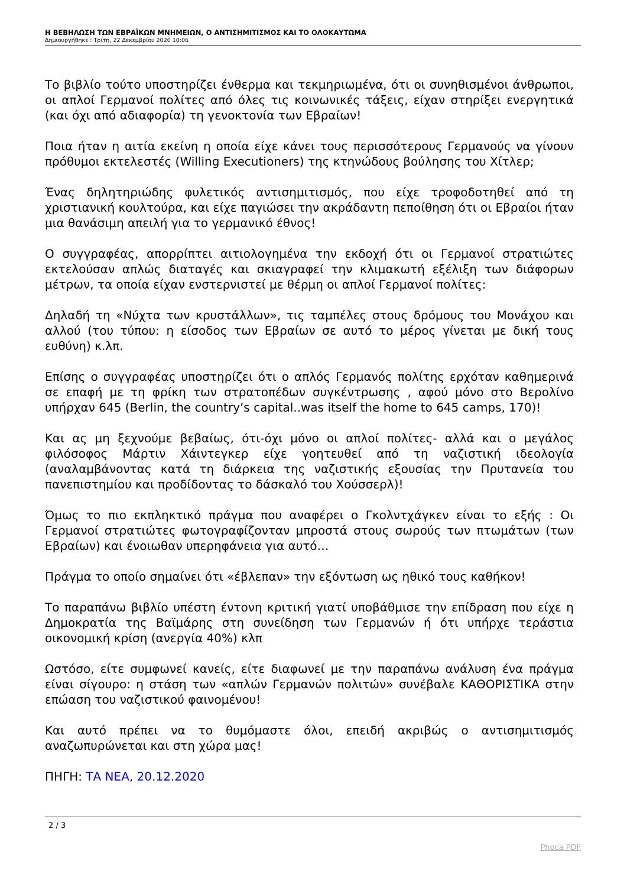Η ΒΕΒΗΛΩΣΗ ΤΩΝ ΕΒΡΑΪΚΩΝ ΜΝΗΜΕΙΩΝ, Ο ΑΝΤΙΣΗΜΙΤΙΣΜΟΣ ΚΑΙ ΤΟ ΟΛΟΚΑΥΤΩΜΑ
Δημιουργήθηκε : Τρίτη, 22 Δεκεμβρίου 2020 10:06
Το βιβλίο τούτο υποστηρίζει ένθερμα και τεκμηριωμένα, ότι οι συνηθισμένοι άνθρωποι, οι απλοί Γερμανοί πολίτες από όλες τις κοινωνικές τάξεις, είχαν στηρίξει ενεργητικά (και όχι από αδιαφορία) τη γενοκτονία των Εβραίων!
Ποια ήταν η αιτία εκείνη η οποία είχε κάνει τους περισσότερους Γερμανούς να γίνουν πρόθυμοι εκτελεστές (Willing Executioners) της κτηνώδους βούλησης του Χίτλερ;
Ένας δηλητηριώδης φυλετικός αντισημιτισμός, που είχε τροφοδοτηθεί από τη χριστιανική κουλτούρα, και είχε παγιώσει την ακράδαντη πεποίθηση ότι οι Εβραίοι ήταν μια θανάσιμη απειλή για το γερμανικό έθνος!
Ο συγγραφέας, απορρίπτει αιτιολογημένα την εκδοχή ότι οι Γερμανοί στρατιώτες εκτελούσαν απλώς διαταγές και σκιαγραφεί την κλιμακωτή εξέλιξη των διάφορων μέτρων, τα οποία είχαν ενστερνιστεί με θέρμη οι απλοί Γερμανοί πολίτες:
Δηλαδή τη «Νύχτα των κρυστάλλων», τις ταμπέλες στους δρόμους του Μονάχου και αλλού (του τύπου: η είσοδος των Εβραίων σε αυτό το μέρος γίνεται με δική τους ευθύνη) κ.λπ.
Επίσης ο συγγραφέας υποστηρίζει ότι ο απλός Γερμανός πολίτης ερχόταν καθημερινά σε επαφή με τη φρίκη των στρατοπέδων συγκέντρωσης , αφού μόνο στο Βερολίνο υπήρχαν 645 (Berlin, the country’s capital..was itself the home to 645 camps, 170)!
Και ας μη ξεχνούμε βεβαίως, ότι-όχι μόνο οι απλοί πολίτες- αλλά και ο μεγάλος φιλόσοφος Μάρτιν Χάιντεγκερ είχε γοητευθεί από τη ναζιστική ιδεολογία (αναλαμβάνοντας κατά τη διάρκεια της ναζιστικής εξουσίας την Πρυτανεία του πανεπιστημίου και προδίδοντας το δάσκαλό του Χούσσερλ)!
Όμως το πιο εκπληκτικό πράγμα που αναφέρει ο Γκολντχάγκεν είναι το εξής : Οι Γερμανοί στρατιώτες φωτογραφίζονταν μπροστά στους σωρούς των πτωμάτων (των Εβραίων) και ένοιωθαν υπερηφάνεια για αυτό…
Πράγμα το οποίο σημαίνει ότι «έβλεπαν» την εξόντωση ως ηθικό τους καθήκον!
Το παραπάνω βιβλίο υπέστη έντονη κριτική γιατί υποβάθμισε την επίδραση που είχε η Δημοκρατία της Βαϊμάρης στη συνείδηση των Γερμανών ή ότι υπήρχε τεράστια οικονομική κρίση (ανεργία 40%) κλπ
Ωστόσο, είτε συμφωνεί κανείς, είτε διαφωνεί με την παραπάνω ανάλυση ένα πράγμα είναι σίγουρο: η στάση των «απλών Γερμανών πολιτών» συνέβαλε ΚΑΘΟΡΙΣΤΙΚΑ στην επώαση του ναζιστικού φαινομένου!
Και αυτό πρέπει να το θυμόμαστε όλοι, επειδή ακριβώς ο αντισημιτισμός αναζωπυρώνεται και στη χώρα μας!
ΠΗΓΗ: ΤΑ ΝΕΑ, 20.12.2020
2 / 3
Phoca PDF